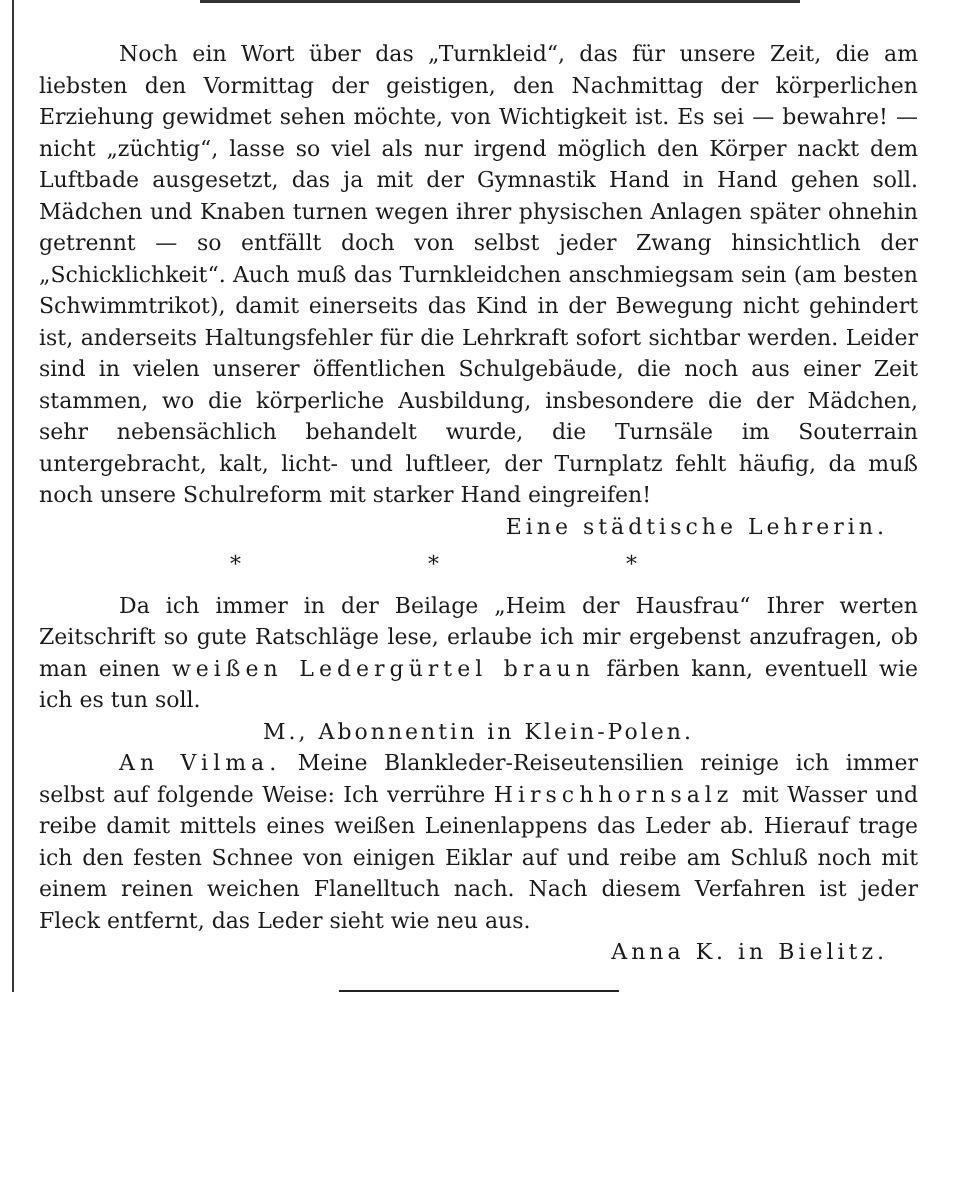Noch ein Wort über das „Turnkleid“, das für unsere Zeit, die am liebsten den Vormittag der geistigen, den Nachmittag der körperlichen Erziehung gewidmet sehen möchte, von Wichtigkeit ist. Es sei — bewahre! — nicht „züchtig“, lasse so viel als nur irgend möglich den Körper nackt dem Luftbade ausgesetzt, das ja mit der Gymnastik Hand in Hand gehen soll. Mädchen und Knaben turnen wegen ihrer physischen Anlagen später ohnehin getrennt — so entfällt doch von selbst jeder Zwang hinsichtlich der „Schicklichkeit“. Auch muß das Turnkleidchen anschmiegsam sein (am besten Schwimmtrikot), damit einerseits das Kind in der Bewegung nicht gehindert ist, anderseits Haltungsfehler für die Lehrkraft sofort sichtbar werden. Leider sind in vielen unserer öffentlichen Schulgebäude, die noch aus einer Zeit stammen, wo die körperliche Ausbildung, insbesondere die der Mädchen, sehr nebensächlich behandelt wurde, die Turnsäle im Souterrain untergebracht, kalt, licht- und luftleer, der Turnplatz fehlt häufig, da muß noch unsere Schulreform mit starker Hand eingreifen!
Eine städtische Lehrerin.
* * *
Da ich immer in der Beilage „Heim der Hausfrau“ Ihrer werten Zeitschrift so gute Ratschläge lese, erlaube ich mir ergebenst anzufragen, ob man einen weißen Ledergürtel braun färben kann, eventuell wie ich es tun soll.
M., Abonnentin in Klein-Polen.
An Vilma. Meine Blankleder-Reiseutensilien reinige ich immer selbst auf folgende Weise: Ich verrühre Hirschhornsalz mit Wasser und reibe damit mittels eines weißen Leinenlappens das Leder ab. Hierauf trage ich den festen Schnee von einigen Eiklar auf und reibe am Schluß noch mit einem reinen weichen Flanelltuch nach. Nach diesem Verfahren ist jeder Fleck entfernt, das Leder sieht wie neu aus.
Anna K. in Bielitz.